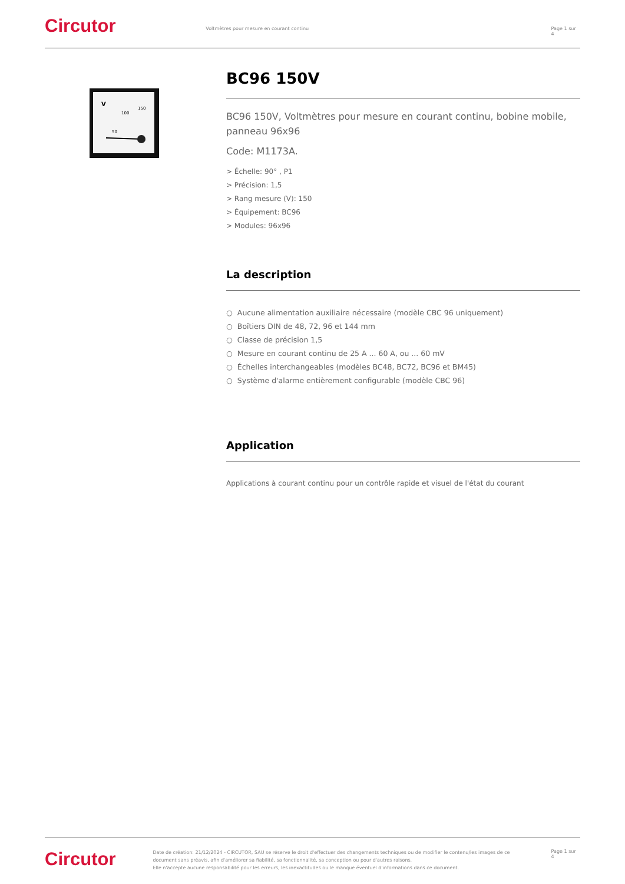Circutor
Voltmètres pour mesure en courant continu Page 1 sur 4
V
50
100
150
BC96 150V
BC96 150V, Voltmètres pour mesure en courant continu, bobine mobile, panneau 96x96
Code: M1173A.
> Échelle: 90° , P1
> Précision: 1,5
> Rang mesure (V): 150
> Équipement: BC96
> Modules: 96x96
La description
○ Aucune alimentation auxiliaire nécessaire (modèle CBC 96 uniquement)
○ Boîtiers DIN de 48, 72, 96 et 144 mm
○ Classe de précision 1,5
○ Mesure en courant continu de 25 A ... 60 A, ou ... 60 mV
○ Échelles interchangeables (modèles BC48, BC72, BC96 et BM45)
○ Système d'alarme entièrement configurable (modèle CBC 96)
Application
Applications à courant continu pour un contrôle rapide et visuel de l'état du courant
Circutor
Date de création: 21/12/2024 - CIRCUTOR, SAU se réserve le droit d'effectuer des changements techniques ou de modifier le contenu/les images de ce document sans préavis, afin d'améliorer sa fiabilité, sa fonctionnalité, sa conception ou pour d'autres raisons.
Elle n'accepte aucune responsabilité pour les erreurs, les inexactitudes ou le manque éventuel d'informations dans ce document.
Page 1 sur 4